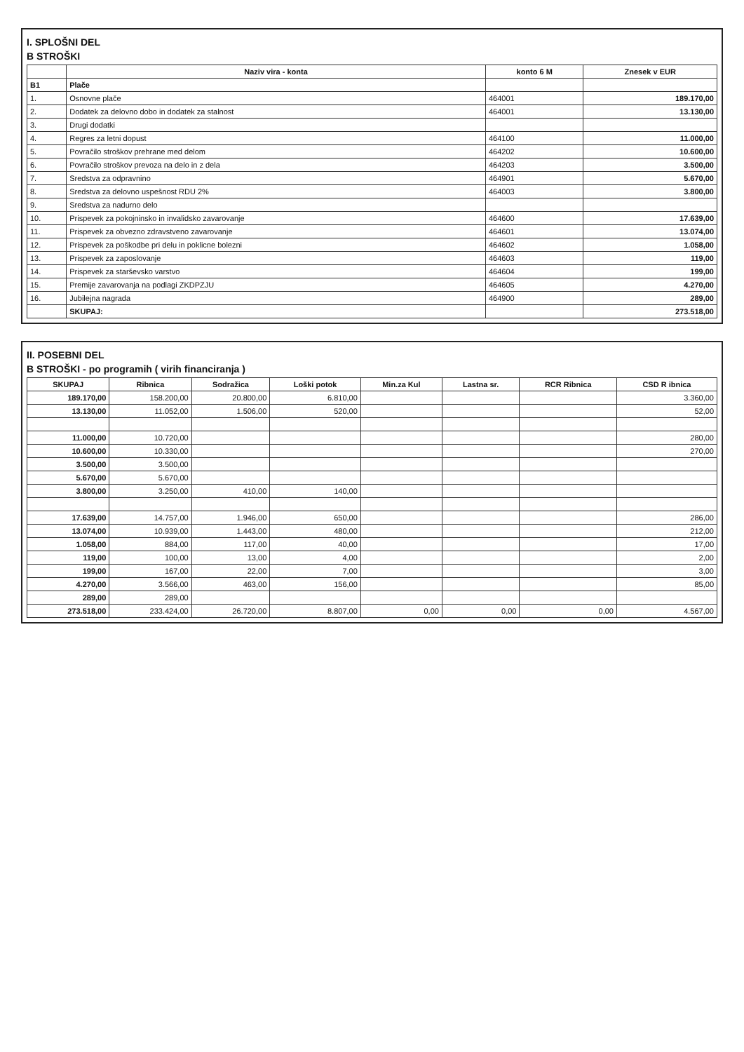I. SPLOŠNI DEL
B STROŠKI
| | Naziv vira - konta | konto 6 M | Znesek v EUR |
| --- | --- | --- | --- |
| B1 | Plače | | |
| 1. | Osnovne plače | 464001 | 189.170,00 |
| 2. | Dodatek za delovno dobo in dodatek za stalnost | 464001 | 13.130,00 |
| 3. | Drugi dodatki | | |
| 4. | Regres za letni dopust | 464100 | 11.000,00 |
| 5. | Povračilo stroškov prehrane med delom | 464202 | 10.600,00 |
| 6. | Povračilo stroškov prevoza na delo in z dela | 464203 | 3.500,00 |
| 7. | Sredstva za odpravnino | 464901 | 5.670,00 |
| 8. | Sredstva za delovno uspešnost RDU 2% | 464003 | 3.800,00 |
| 9. | Sredstva za nadurno delo | | |
| 10. | Prispevek za pokojninsko in invalidsko zavarovanje | 464600 | 17.639,00 |
| 11. | Prispevek za obvezno zdravstveno zavarovanje | 464601 | 13.074,00 |
| 12. | Prispevek za poškodbe pri delu in poklicne bolezni | 464602 | 1.058,00 |
| 13. | Prispevek za zaposlovanje | 464603 | 119,00 |
| 14. | Prispevek za starševsko varstvo | 464604 | 199,00 |
| 15. | Premije zavarovanja na podlagi ZKDPZJU | 464605 | 4.270,00 |
| 16. | Jubilejna nagrada | 464900 | 289,00 |
| | SKUPAJ: | | 273.518,00 |
II. POSEBNI DEL
B STROŠKI - po programih ( virih financiranja )
| SKUPAJ | Ribnica | Sodražica | Loški potok | Min.za Kul | Lastna sr. | RCR Ribnica | CSD R ibnica |
| --- | --- | --- | --- | --- | --- | --- | --- |
| 189.170,00 | 158.200,00 | 20.800,00 | 6.810,00 | | | | 3.360,00 |
| 13.130,00 | 11.052,00 | 1.506,00 | 520,00 | | | | 52,00 |
| 11.000,00 | 10.720,00 | | | | | | 280,00 |
| 10.600,00 | 10.330,00 | | | | | | 270,00 |
| 3.500,00 | 3.500,00 | | | | | | |
| 5.670,00 | 5.670,00 | | | | | | |
| 3.800,00 | 3.250,00 | 410,00 | 140,00 | | | | |
| 17.639,00 | 14.757,00 | 1.946,00 | 650,00 | | | | 286,00 |
| 13.074,00 | 10.939,00 | 1.443,00 | 480,00 | | | | 212,00 |
| 1.058,00 | 884,00 | 117,00 | 40,00 | | | | 17,00 |
| 119,00 | 100,00 | 13,00 | 4,00 | | | | 2,00 |
| 199,00 | 167,00 | 22,00 | 7,00 | | | | 3,00 |
| 4.270,00 | 3.566,00 | 463,00 | 156,00 | | | | 85,00 |
| 289,00 | 289,00 | | | | | | |
| 273.518,00 | 233.424,00 | 26.720,00 | 8.807,00 | 0,00 | 0,00 | 0,00 | 4.567,00 |